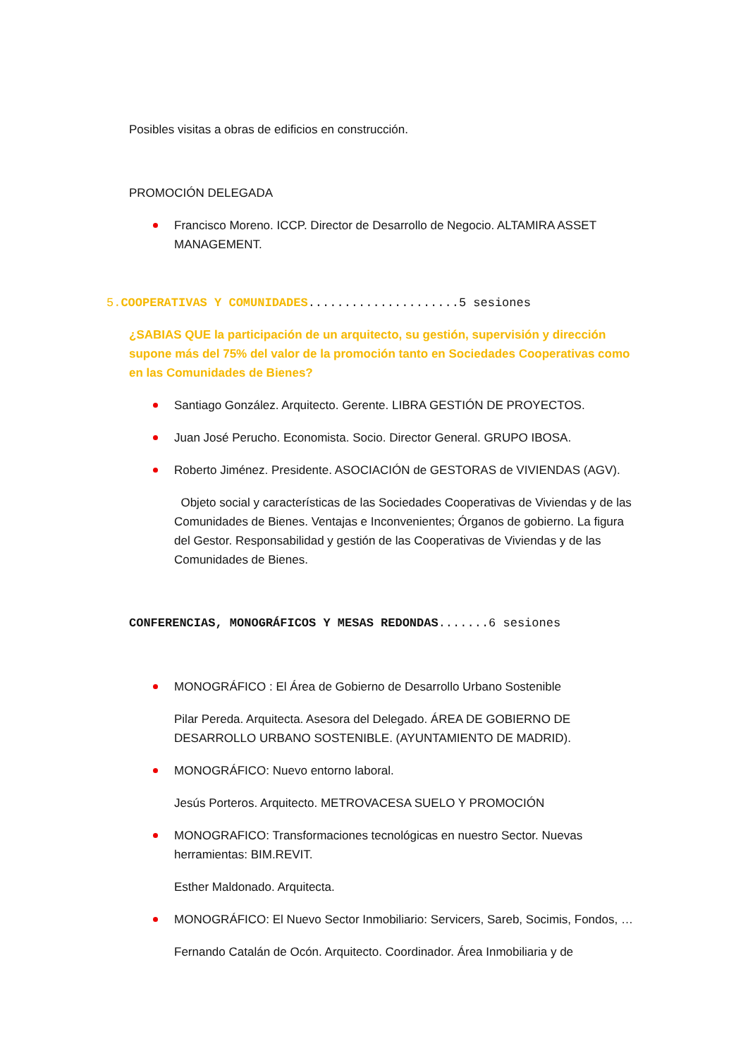Posibles visitas a obras de edificios en construcción.
PROMOCIÓN DELEGADA
Francisco Moreno. ICCP. Director de Desarrollo de Negocio. ALTAMIRA ASSET MANAGEMENT.
5.COOPERATIVAS Y COMUNIDADES.....................5 sesiones
¿SABIAS QUE la participación de un arquitecto, su gestión, supervisión y dirección supone más del 75% del valor de la promoción tanto en Sociedades Cooperativas como en las Comunidades de Bienes?
Santiago González. Arquitecto. Gerente. LIBRA GESTIÓN DE PROYECTOS.
Juan José Perucho. Economista. Socio. Director General. GRUPO IBOSA.
Roberto Jiménez. Presidente. ASOCIACIÓN de GESTORAS de VIVIENDAS (AGV).
Objeto social y características de las Sociedades Cooperativas de Viviendas y de las Comunidades de Bienes. Ventajas e Inconvenientes; Órganos de gobierno. La figura del Gestor. Responsabilidad y gestión de las Cooperativas de Viviendas y de las Comunidades de Bienes.
CONFERENCIAS, MONOGRÁFICOS Y MESAS REDONDAS.......6 sesiones
MONOGRÁFICO : El Área de Gobierno de Desarrollo Urbano Sostenible
Pilar Pereda. Arquitecta. Asesora del Delegado. ÁREA DE GOBIERNO DE DESARROLLO URBANO SOSTENIBLE. (AYUNTAMIENTO DE MADRID).
MONOGRÁFICO: Nuevo entorno laboral.
Jesús Porteros. Arquitecto. METROVACESA SUELO Y PROMOCIÓN
MONOGRAFICO: Transformaciones tecnológicas en nuestro Sector. Nuevas herramientas: BIM.REVIT.
Esther Maldonado. Arquitecta.
MONOGRÁFICO: El Nuevo Sector Inmobiliario: Servicers, Sareb, Socimis, Fondos, …
Fernando Catalán de Ocón. Arquitecto. Coordinador. Área Inmobiliaria y de